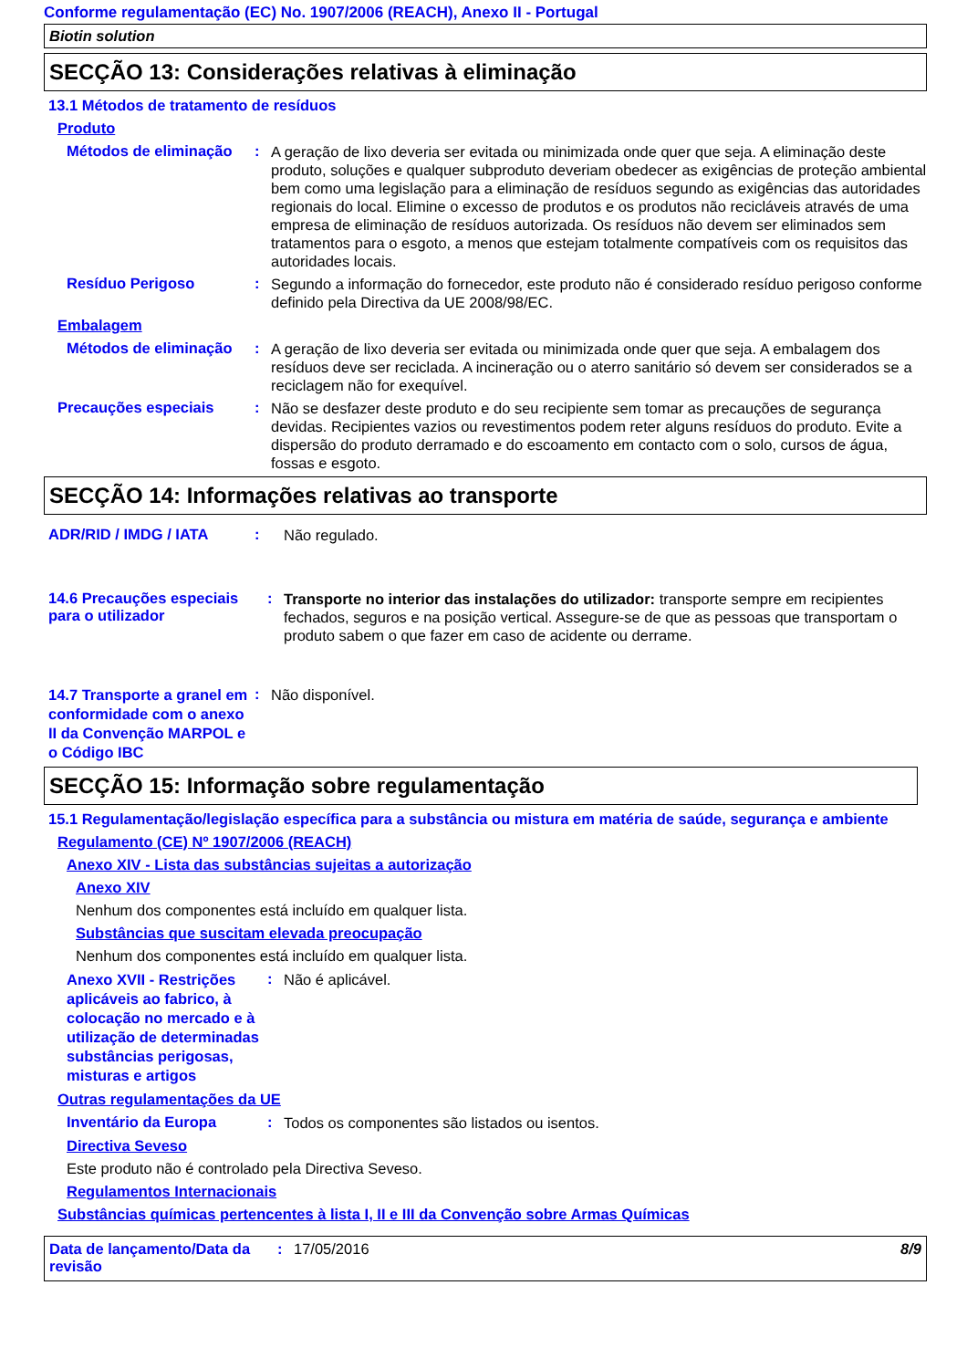Conforme regulamentação (EC) No. 1907/2006 (REACH), Anexo II - Portugal
Biotin solution
SECÇÃO 13: Considerações relativas à eliminação
13.1 Métodos de tratamento de resíduos
Produto
Métodos de eliminação
:
A geração de lixo deveria ser evitada ou minimizada onde quer que seja. A eliminação deste produto, soluções e qualquer subproduto deveriam obedecer as exigências de proteção ambiental bem como uma legislação para a eliminação de resíduos segundo as exigências das autoridades regionais do local. Elimine o excesso de produtos e os produtos não recicláveis através de uma empresa de eliminação de resíduos autorizada. Os resíduos não devem ser eliminados sem tratamentos para o esgoto, a menos que estejam totalmente compatíveis com os requisitos das autoridades locais.
Resíduo Perigoso :
Segundo a informação do fornecedor, este produto não é considerado resíduo perigoso conforme definido pela Directiva da UE 2008/98/EC.
Embalagem
Métodos de eliminação
:
A geração de lixo deveria ser evitada ou minimizada onde quer que seja. A embalagem dos resíduos deve ser reciclada. A incineração ou o aterro sanitário só devem ser considerados se a reciclagem não for exequível.
Precauções especiais :
Não se desfazer deste produto e do seu recipiente sem tomar as precauções de segurança devidas. Recipientes vazios ou revestimentos podem reter alguns resíduos do produto. Evite a dispersão do produto derramado e do escoamento em contacto com o solo, cursos de água, fossas e esgoto.
SECÇÃO 14: Informações relativas ao transporte
ADR/RID / IMDG / IATA :
Não regulado.
14.6 Precauções especiais para o utilizador
:
Transporte no interior das instalações do utilizador: transporte sempre em recipientes fechados, seguros e na posição vertical. Assegure-se de que as pessoas que transportam o produto sabem o que fazer em caso de acidente ou derrame.
14.7 Transporte a granel em conformidade com o anexo II da Convenção MARPOL e o Código IBC
:
Não disponível.
SECÇÃO 15: Informação sobre regulamentação
15.1 Regulamentação/legislação específica para a substância ou mistura em matéria de saúde, segurança e ambiente
Regulamento (CE) Nº 1907/2006 (REACH)
Anexo XIV - Lista das substâncias sujeitas a autorização
Anexo XIV
Nenhum dos componentes está incluído em qualquer lista.
Substâncias que suscitam elevada preocupação
Nenhum dos componentes está incluído em qualquer lista.
Anexo XVII - Restrições aplicáveis ao fabrico, à colocação no mercado e à utilização de determinadas substâncias perigosas, misturas e artigos
:
Não é aplicável.
Outras regulamentações da UE
Inventário da Europa :
Todos os componentes são listados ou isentos.
Directiva Seveso
Este produto não é controlado pela Directiva Seveso.
Regulamentos Internacionais
Substâncias químicas pertencentes à lista I, II e III da Convenção sobre Armas Químicas
Data de lançamento/Data da revisão
: 17/05/2016 8/9